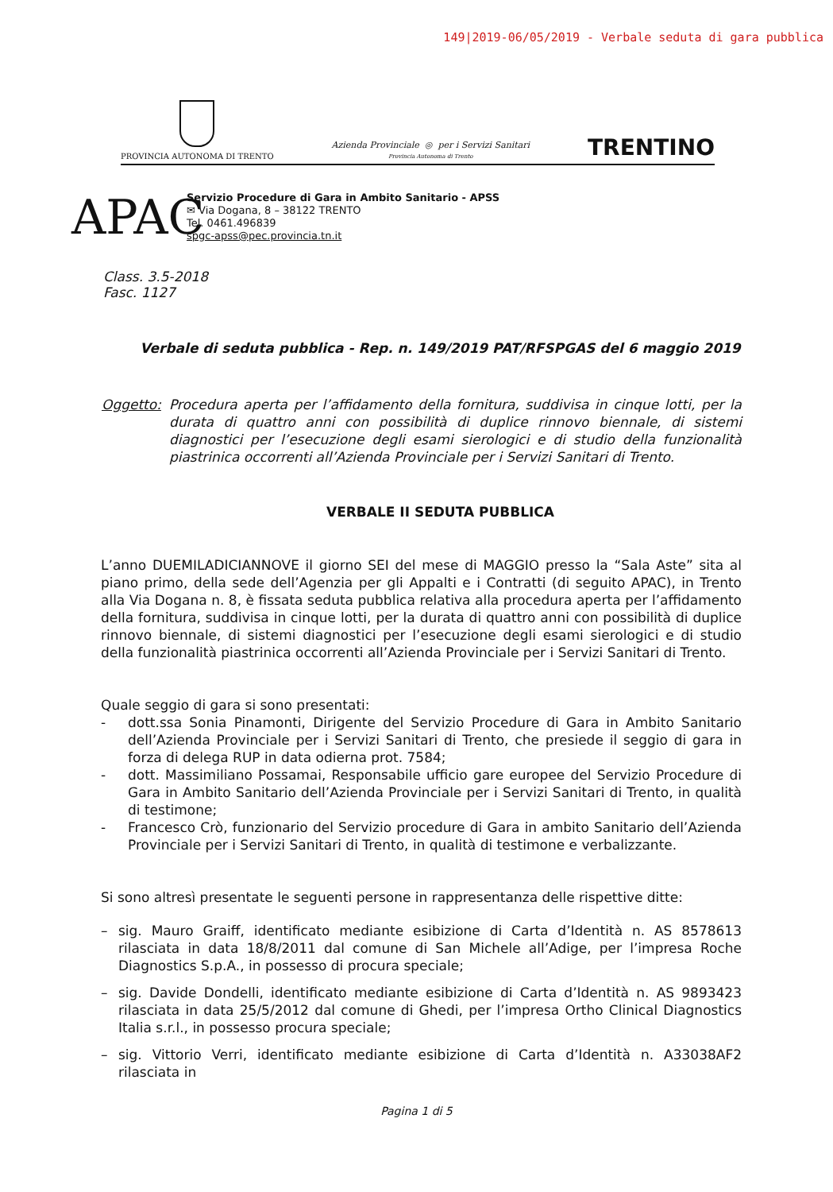149|2019-06/05/2019 - Verbale seduta di gara pubblica
PROVINCIA AUTONOMA DI TRENTO
Azienda Provinciale ◎ per i Servizi Sanitari
Provincia Autonoma di Trento
TRENTINO
APAC
Servizio Procedure di Gara in Ambito Sanitario - APSS
✉ Via Dogana, 8 – 38122 TRENTO
Tel. 0461.496839
spgc-apss@pec.provincia.tn.it
Class. 3.5-2018
Fasc. 1127
Verbale di seduta pubblica - Rep. n. 149/2019 PAT/RFSPGAS del 6 maggio 2019
Oggetto: Procedura aperta per l’affidamento della fornitura, suddivisa in cinque lotti, per la durata di quattro anni con possibilità di duplice rinnovo biennale, di sistemi diagnostici per l’esecuzione degli esami sierologici e di studio della funzionalità piastrinica occorrenti all’Azienda Provinciale per i Servizi Sanitari di Trento.
VERBALE II SEDUTA PUBBLICA
L’anno DUEMILADICIANNOVE il giorno SEI del mese di MAGGIO presso la “Sala Aste” sita al piano primo, della sede dell’Agenzia per gli Appalti e i Contratti (di seguito APAC), in Trento alla Via Dogana n. 8, è fissata seduta pubblica relativa alla procedura aperta per l’affidamento della fornitura, suddivisa in cinque lotti, per la durata di quattro anni con possibilità di duplice rinnovo biennale, di sistemi diagnostici per l’esecuzione degli esami sierologici e di studio della funzionalità piastrinica occorrenti all’Azienda Provinciale per i Servizi Sanitari di Trento.
Quale seggio di gara si sono presentati:
- dott.ssa Sonia Pinamonti, Dirigente del Servizio Procedure di Gara in Ambito Sanitario dell’Azienda Provinciale per i Servizi Sanitari di Trento, che presiede il seggio di gara in forza di delega RUP in data odierna prot. 7584;
- dott. Massimiliano Possamai, Responsabile ufficio gare europee del Servizio Procedure di Gara in Ambito Sanitario dell’Azienda Provinciale per i Servizi Sanitari di Trento, in qualità di testimone;
- Francesco Crò, funzionario del Servizio procedure di Gara in ambito Sanitario dell’Azienda Provinciale per i Servizi Sanitari di Trento, in qualità di testimone e verbalizzante.
Si sono altresì presentate le seguenti persone in rappresentanza delle rispettive ditte:
– sig. Mauro Graiff, identificato mediante esibizione di Carta d’Identità n. AS 8578613 rilasciata in data 18/8/2011 dal comune di San Michele all’Adige, per l’impresa Roche Diagnostics S.p.A., in possesso di procura speciale;
– sig. Davide Dondelli, identificato mediante esibizione di Carta d’Identità n. AS 9893423 rilasciata in data 25/5/2012 dal comune di Ghedi, per l’impresa Ortho Clinical Diagnostics Italia s.r.l., in possesso procura speciale;
– sig. Vittorio Verri, identificato mediante esibizione di Carta d’Identità n. A33038AF2 rilasciata in
Pagina 1 di 5